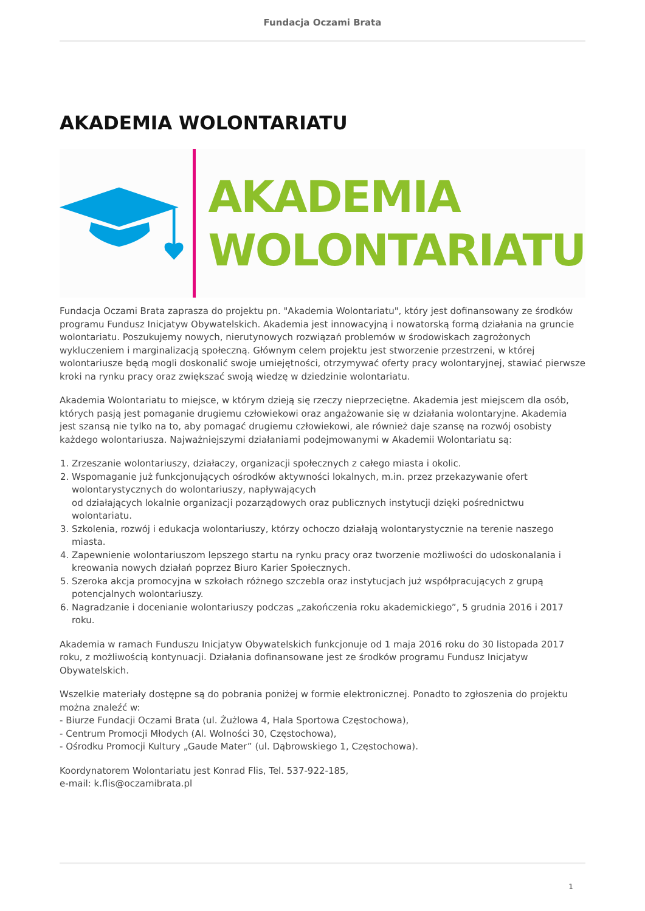Fundacja Oczami Brata
AKADEMIA WOLONTARIATU
AKADEMIA
WOLONTARIATU
Fundacja Oczami Brata zaprasza do projektu pn. "Akademia Wolontariatu", który jest dofinansowany ze środków programu Fundusz Inicjatyw Obywatelskich. Akademia jest innowacyjną i nowatorską formą działania na gruncie wolontariatu. Poszukujemy nowych, nierutynowych rozwiązań problemów w środowiskach zagrożonych wykluczeniem i marginalizacją społeczną. Głównym celem projektu jest stworzenie przestrzeni, w której wolontariusze będą mogli doskonalić swoje umiejętności, otrzymywać oferty pracy wolontaryjnej, stawiać pierwsze kroki na rynku pracy oraz zwiększać swoją wiedzę w dziedzinie wolontariatu.
Akademia Wolontariatu to miejsce, w którym dzieją się rzeczy nieprzeciętne. Akademia jest miejscem dla osób, których pasją jest pomaganie drugiemu człowiekowi oraz angażowanie się w działania wolontaryjne. Akademia jest szansą nie tylko na to, aby pomagać drugiemu człowiekowi, ale również daje szansę na rozwój osobisty każdego wolontariusza. Najważniejszymi działaniami podejmowanymi w Akademii Wolontariatu są:
1. Zrzeszanie wolontariuszy, działaczy, organizacji społecznych z całego miasta i okolic.
2. Wspomaganie już funkcjonujących ośrodków aktywności lokalnych, m.in. przez przekazywanie ofert wolontarystycznych do wolontariuszy, napływających
od działających lokalnie organizacji pozarządowych oraz publicznych instytucji dzięki pośrednictwu wolontariatu.
3. Szkolenia, rozwój i edukacja wolontariuszy, którzy ochoczo działają wolontarystycznie na terenie naszego miasta.
4. Zapewnienie wolontariuszom lepszego startu na rynku pracy oraz tworzenie możliwości do udoskonalania i kreowania nowych działań poprzez Biuro Karier Społecznych.
5. Szeroka akcja promocyjna w szkołach różnego szczebla oraz instytucjach już współpracujących z grupą potencjalnych wolontariuszy.
6. Nagradzanie i docenianie wolontariuszy podczas „zakończenia roku akademickiego”, 5 grudnia 2016 i 2017 roku.
Akademia w ramach Funduszu Inicjatyw Obywatelskich funkcjonuje od 1 maja 2016 roku do 30 listopada 2017 roku, z możliwością kontynuacji. Działania dofinansowane jest ze środków programu Fundusz Inicjatyw Obywatelskich.
Wszelkie materiały dostępne są do pobrania poniżej w formie elektronicznej. Ponadto to zgłoszenia do projektu można znaleźć w:
- Biurze Fundacji Oczami Brata (ul. Żużlowa 4, Hala Sportowa Częstochowa),
- Centrum Promocji Młodych (Al. Wolności 30, Częstochowa),
- Ośrodku Promocji Kultury „Gaude Mater” (ul. Dąbrowskiego 1, Częstochowa).
Koordynatorem Wolontariatu jest Konrad Flis, Tel. 537-922-185,
e-mail: k.flis@oczamibrata.pl
1